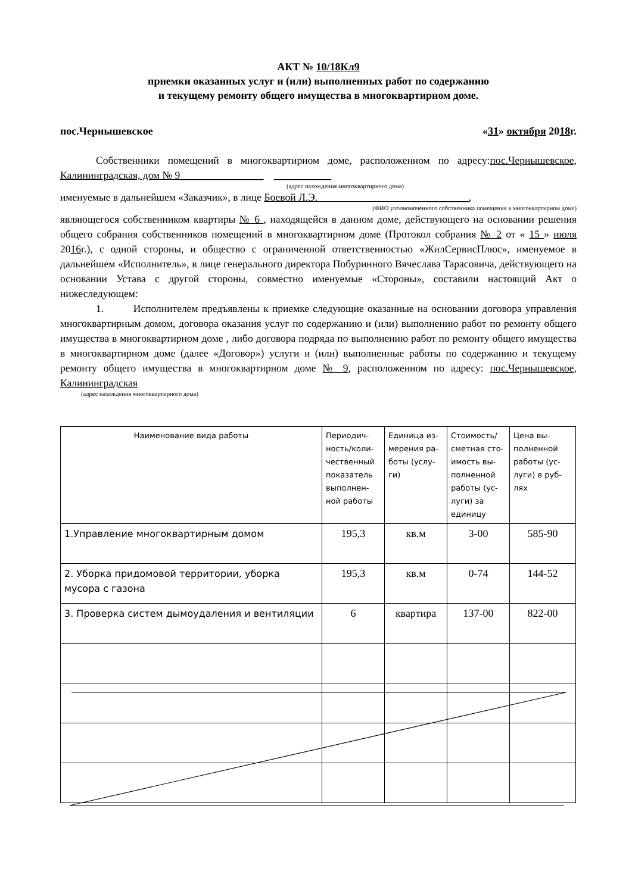АКТ № 10/18Кл9
приемки оказанных услуг и (или) выполненных работ по содержанию
и текущему ремонту общего имущества в многоквартирном доме.
пос.Чернышевское «31» октября 2018г.
Собственники помещений в многоквартирном доме, расположенном по адресу:пос.Чернышевское, Калининградская, дом № 9________________ ___________
(адрес нахождения многоквартирного дома)
именуемые в дальнейшем «Заказчик», в лице Боевой Л.Э. _ ________,
(ФИО уполномоченного собственника помещения в многоквартирном доме)
являющегося собственником квартиры № 6 , находящейся в данном доме, действующего на основании решения общего собрания собственников помещений в многоквартирном доме (Протокол собрания № 2 от « 15 » июля 2016г.), с одной стороны, и общество с ограниченной ответственностью «ЖилСервисПлюс», именуемое в дальнейшем «Исполнитель», в лице генерального директора Побуринного Вячеслава Тарасовича, действующего на основании Устава с другой стороны, совместно именуемые «Стороны», составили настоящий Акт о нижеследующем:
1. Исполнителем предъявлены к приемке следующие оказанные на основании договора управления многоквартирным домом, договора оказания услуг по содержанию и (или) выполнению работ по ремонту общего имущества в многоквартирном доме , либо договора подряда по выполнению работ по ремонту общего имущества в многоквартирном доме (далее «Договор») услуги и (или) выполненные работы по содержанию и текущему ремонту общего имущества в многоквартирном доме № 9, расположенном по адресу: пос.Чернышевское, Калининградская
(адрес нахождения многоквартирного дома)
| Наименование вида работы | Периодич-ность/коли-чественный показатель выполнен-ной работы | Единица из-мерения ра-боты (услу-ги) | Стоимость/ сметная сто-имость вы-полненной работы (ус-луги) за единицу | Цена вы-полненной работы (ус-луги) в руб-лях |
| --- | --- | --- | --- | --- |
| 1.Управление многоквартирным домом | 195,3 | кв.м | 3-00 | 585-90 |
| 2. Уборка придомовой территории, уборка мусора с газона | 195,3 | кв.м | 0-74 | 144-52 |
| 3. Проверка систем дымоудаления и вентиляции | 6 | квартира | 137-00 | 822-00 |